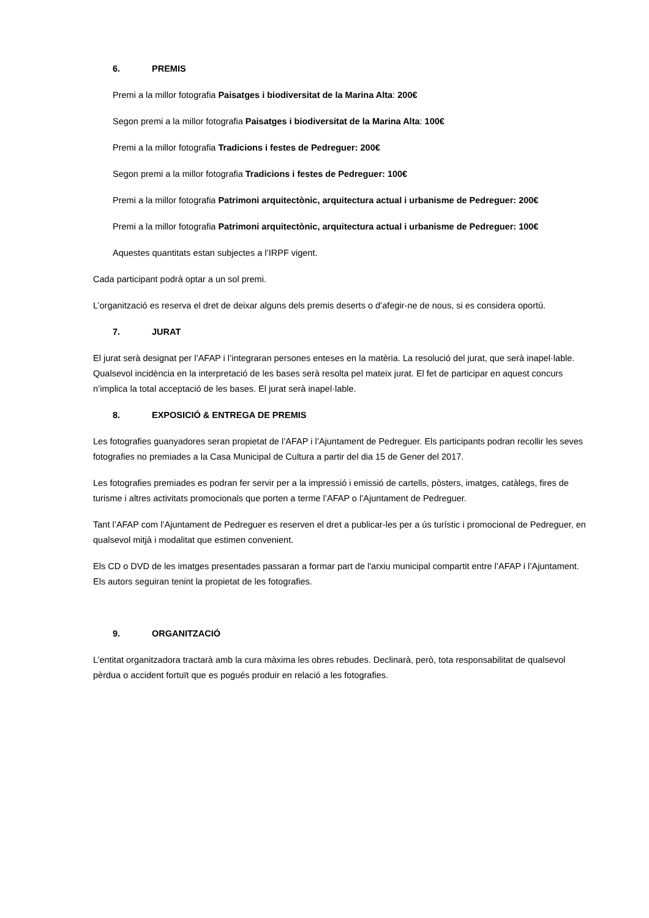6. PREMIS
Premi a la millor fotografia Paisatges i biodiversitat de la Marina Alta: 200€
Segon premi a la millor fotografia Paisatges i biodiversitat de la Marina Alta: 100€
Premi a la millor fotografia Tradicions i festes de Pedreguer: 200€
Segon premi a la millor fotografia Tradicions i festes de Pedreguer: 100€
Premi a la millor fotografia Patrimoni arquitectònic, arquitectura actual i urbanisme de Pedreguer: 200€
Premi a la millor fotografia Patrimoni arquitectònic, arquitectura actual i urbanisme de Pedreguer: 100€
Aquestes quantitats estan subjectes a l’IRPF vigent.
Cada participant podrà optar a un sol premi.
L’organització es reserva el dret de deixar alguns dels premis deserts o d’afegir-ne de nous, si es considera oportú.
7. JURAT
El jurat serà designat per l’AFAP i l’integraran persones enteses en la matèria. La resolució del jurat, que serà inapel·lable. Qualsevol incidència en la interpretació de les bases serà resolta pel mateix jurat. El fet de participar en aquest concurs n’implica la total acceptació de les bases. El jurat serà inapel·lable.
8. EXPOSICIÓ & ENTREGA DE PREMIS
Les fotografies guanyadores seran propietat de l’AFAP i l’Ajuntament de Pedreguer. Els participants podran recollir les seves fotografies no premiades a la Casa Municipal de Cultura a partir del dia 15 de Gener del 2017.
Les fotografies premiades es podran fer servir per a la impressió i emissió de cartells, pòsters, imatges, catàlegs, fires de turisme i altres activitats promocionals que porten a terme l’AFAP o l’Ajuntament de Pedreguer.
Tant l’AFAP com l’Ajuntament de Pedreguer es reserven el dret a publicar-les per a ús turístic i promocional de Pedreguer, en qualsevol mitjà i modalitat que estimen convenient.
Els CD o DVD de les imatges presentades passaran a formar part de l'arxiu municipal compartit entre l’AFAP i l’Ajuntament. Els autors seguiran tenint la propietat de les fotografies.
9. ORGANITZACIÓ
L’entitat organitzadora tractarà amb la cura màxima les obres rebudes. Declinarà, però, tota responsabilitat de qualsevol pèrdua o accident fortuït que es pogués produir en relació a les fotografies.